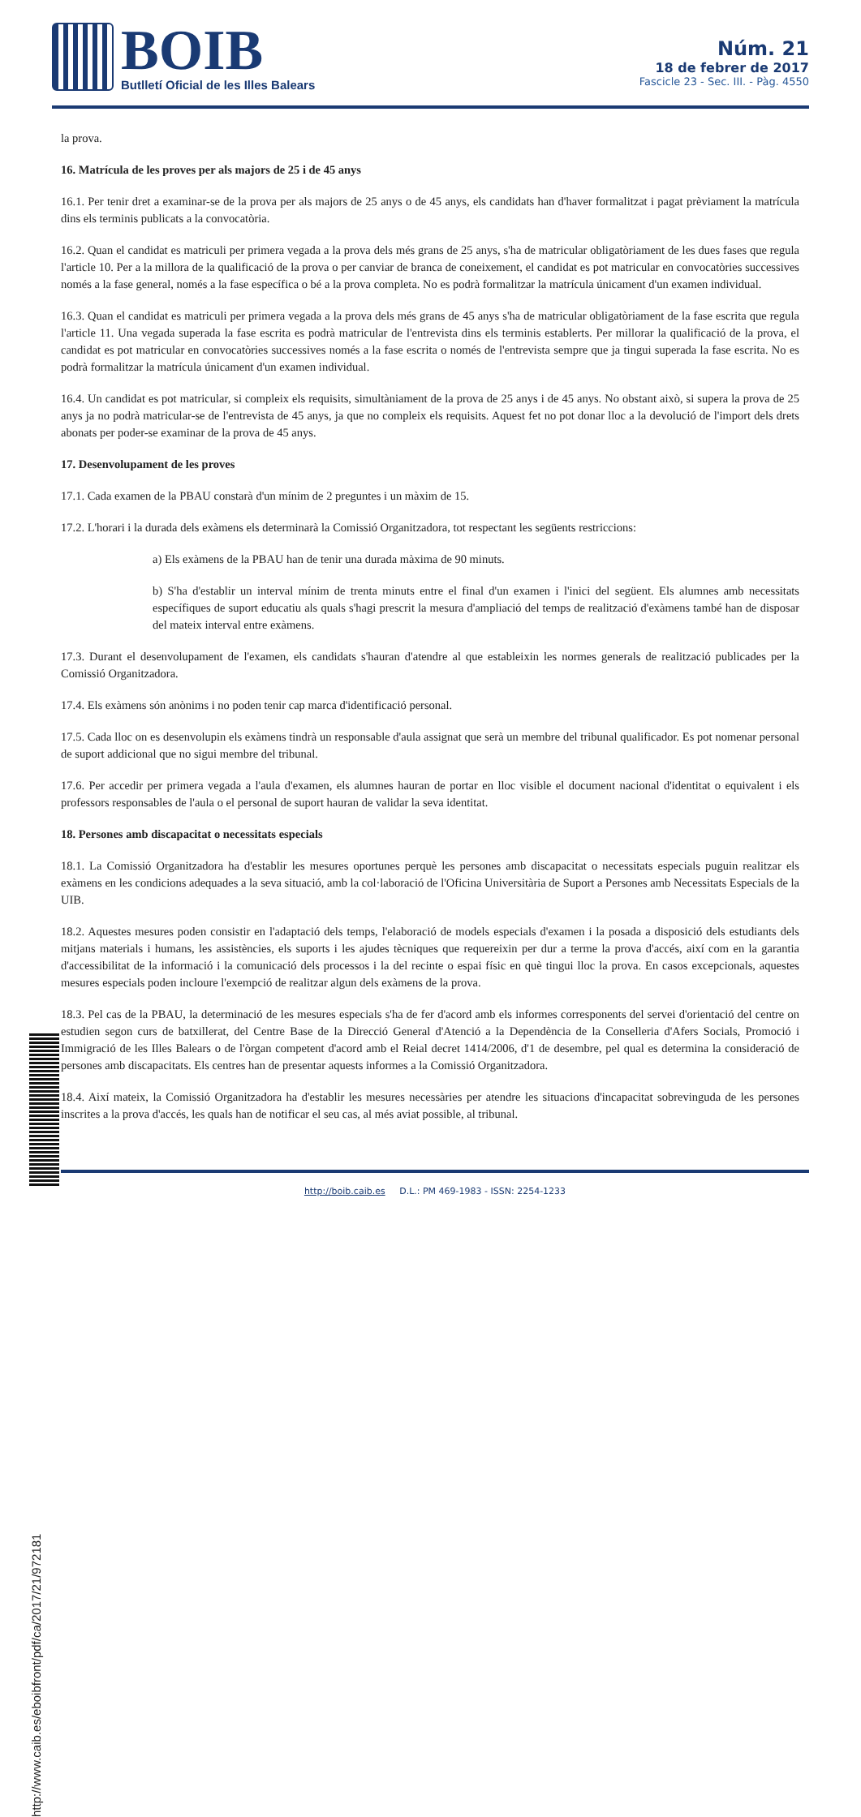BOIB Butlletí Oficial de les Illes Balears
Núm. 21
18 de febrer de 2017
Fascicle 23 - Sec. III. - Pàg. 4550
la prova.
16. Matrícula de les proves per als majors de 25 i de 45 anys
16.1. Per tenir dret a examinar-se de la prova per als majors de 25 anys o de 45 anys, els candidats han d'haver formalitzat i pagat prèviament la matrícula dins els terminis publicats a la convocatòria.
16.2. Quan el candidat es matriculi per primera vegada a la prova dels més grans de 25 anys, s'ha de matricular obligatòriament de les dues fases que regula l'article 10. Per a la millora de la qualificació de la prova o per canviar de branca de coneixement, el candidat es pot matricular en convocatòries successives només a la fase general, només a la fase específica o bé a la prova completa. No es podrà formalitzar la matrícula únicament d'un examen individual.
16.3. Quan el candidat es matriculi per primera vegada a la prova dels més grans de 45 anys s'ha de matricular obligatòriament de la fase escrita que regula l'article 11. Una vegada superada la fase escrita es podrà matricular de l'entrevista dins els terminis establerts. Per millorar la qualificació de la prova, el candidat es pot matricular en convocatòries successives només a la fase escrita o només de l'entrevista sempre que ja tingui superada la fase escrita. No es podrà formalitzar la matrícula únicament d'un examen individual.
16.4. Un candidat es pot matricular, si compleix els requisits, simultàniament de la prova de 25 anys i de 45 anys. No obstant això, si supera la prova de 25 anys ja no podrà matricular-se de l'entrevista de 45 anys, ja que no compleix els requisits. Aquest fet no pot donar lloc a la devolució de l'import dels drets abonats per poder-se examinar de la prova de 45 anys.
17. Desenvolupament de les proves
17.1. Cada examen de la PBAU constarà d'un mínim de 2 preguntes i un màxim de 15.
17.2. L'horari i la durada dels exàmens els determinarà la Comissió Organitzadora, tot respectant les següents restriccions:
a) Els exàmens de la PBAU han de tenir una durada màxima de 90 minuts.
b) S'ha d'establir un interval mínim de trenta minuts entre el final d'un examen i l'inici del següent. Els alumnes amb necessitats específiques de suport educatiu als quals s'hagi prescrit la mesura d'ampliació del temps de realització d'exàmens també han de disposar del mateix interval entre exàmens.
17.3. Durant el desenvolupament de l'examen, els candidats s'hauran d'atendre al que estableixin les normes generals de realització publicades per la Comissió Organitzadora.
17.4. Els exàmens són anònims i no poden tenir cap marca d'identificació personal.
17.5. Cada lloc on es desenvolupin els exàmens tindrà un responsable d'aula assignat que serà un membre del tribunal qualificador. Es pot nomenar personal de suport addicional que no sigui membre del tribunal.
17.6. Per accedir per primera vegada a l'aula d'examen, els alumnes hauran de portar en lloc visible el document nacional d'identitat o equivalent i els professors responsables de l'aula o el personal de suport hauran de validar la seva identitat.
18. Persones amb discapacitat o necessitats especials
18.1. La Comissió Organitzadora ha d'establir les mesures oportunes perquè les persones amb discapacitat o necessitats especials puguin realitzar els exàmens en les condicions adequades a la seva situació, amb la col·laboració de l'Oficina Universitària de Suport a Persones amb Necessitats Especials de la UIB.
18.2. Aquestes mesures poden consistir en l'adaptació dels temps, l'elaboració de models especials d'examen i la posada a disposició dels estudiants dels mitjans materials i humans, les assistències, els suports i les ajudes tècniques que requereixin per dur a terme la prova d'accés, així com en la garantia d'accessibilitat de la informació i la comunicació dels processos i la del recinte o espai físic en què tingui lloc la prova. En casos excepcionals, aquestes mesures especials poden incloure l'exempció de realitzar algun dels exàmens de la prova.
18.3. Pel cas de la PBAU, la determinació de les mesures especials s'ha de fer d'acord amb els informes corresponents del servei d'orientació del centre on estudien segon curs de batxillerat, del Centre Base de la Direcció General d'Atenció a la Dependència de la Conselleria d'Afers Socials, Promoció i Immigració de les Illes Balears o de l'òrgan competent d'acord amb el Reial decret 1414/2006, d'1 de desembre, pel qual es determina la consideració de persones amb discapacitats. Els centres han de presentar aquests informes a la Comissió Organitzadora.
18.4. Així mateix, la Comissió Organitzadora ha d'establir les mesures necessàries per atendre les situacions d'incapacitat sobrevinguda de les persones inscrites a la prova d'accés, les quals han de notificar el seu cas, al més aviat possible, al tribunal.
http://www.caib.es/eboibfront/pdf/ca/2017/21/972181
http://boib.caib.es D.L.: PM 469-1983 - ISSN: 2254-1233